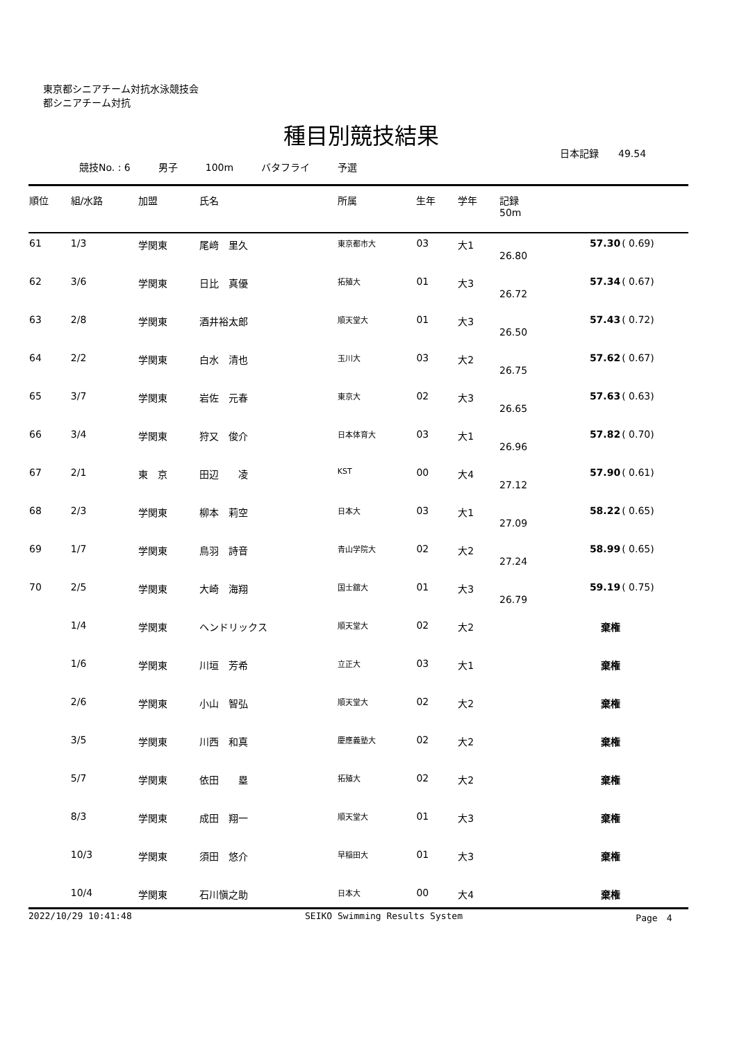東京都シニアチーム対抗水泳競技会
都シニアチーム対抗
種目別競技結果
日本記録　　49.54
競技No. : 6 男子 100m バタフライ 予選
| 順位 | 組/水路 | 加盟 | 氏名 | 所属 | 生年 | 学年 | 記録 50m | | |
| --- | --- | --- | --- | --- | --- | --- | --- | --- | --- |
| 61 | 1/3 | 学関東 | 尾﨑 里久 | 東京都市大 | 03 | 大1 | 26.80 | 57.30 | ( 0.69) |
| 62 | 3/6 | 学関東 | 日比 真優 | 拓殖大 | 01 | 大3 | 26.72 | 57.34 | ( 0.67) |
| 63 | 2/8 | 学関東 | 酒井裕太郎 | 順天堂大 | 01 | 大3 | 26.50 | 57.43 | ( 0.72) |
| 64 | 2/2 | 学関東 | 白水 清也 | 玉川大 | 03 | 大2 | 26.75 | 57.62 | ( 0.67) |
| 65 | 3/7 | 学関東 | 岩佐 元春 | 東京大 | 02 | 大3 | 26.65 | 57.63 | ( 0.63) |
| 66 | 3/4 | 学関東 | 狩又 俊介 | 日本体育大 | 03 | 大1 | 26.96 | 57.82 | ( 0.70) |
| 67 | 2/1 | 東 京 | 田辺 凌 | KST | 00 | 大4 | 27.12 | 57.90 | ( 0.61) |
| 68 | 2/3 | 学関東 | 柳本 莉空 | 日本大 | 03 | 大1 | 27.09 | 58.22 | ( 0.65) |
| 69 | 1/7 | 学関東 | 鳥羽 詩音 | 青山学院大 | 02 | 大2 | 27.24 | 58.99 | ( 0.65) |
| 70 | 2/5 | 学関東 | 大崎 海翔 | 国士舘大 | 01 | 大3 | 26.79 | 59.19 | ( 0.75) |
| | 1/4 | 学関東 | ヘンドリックス | 順天堂大 | 02 | 大2 | | 棄権 | |
| | 1/6 | 学関東 | 川垣 芳希 | 立正大 | 03 | 大1 | | 棄権 | |
| | 2/6 | 学関東 | 小山 智弘 | 順天堂大 | 02 | 大2 | | 棄権 | |
| | 3/5 | 学関東 | 川西 和真 | 慶應義塾大 | 02 | 大2 | | 棄権 | |
| | 5/7 | 学関東 | 依田 塁 | 拓殖大 | 02 | 大2 | | 棄権 | |
| | 8/3 | 学関東 | 成田 翔一 | 順天堂大 | 01 | 大3 | | 棄権 | |
| | 10/3 | 学関東 | 須田 悠介 | 早稲田大 | 01 | 大3 | | 棄権 | |
| | 10/4 | 学関東 | 石川愼之助 | 日本大 | 00 | 大4 | | 棄権 | |
2022/10/29 10:41:48 SEIKO Swimming Results System Page　4